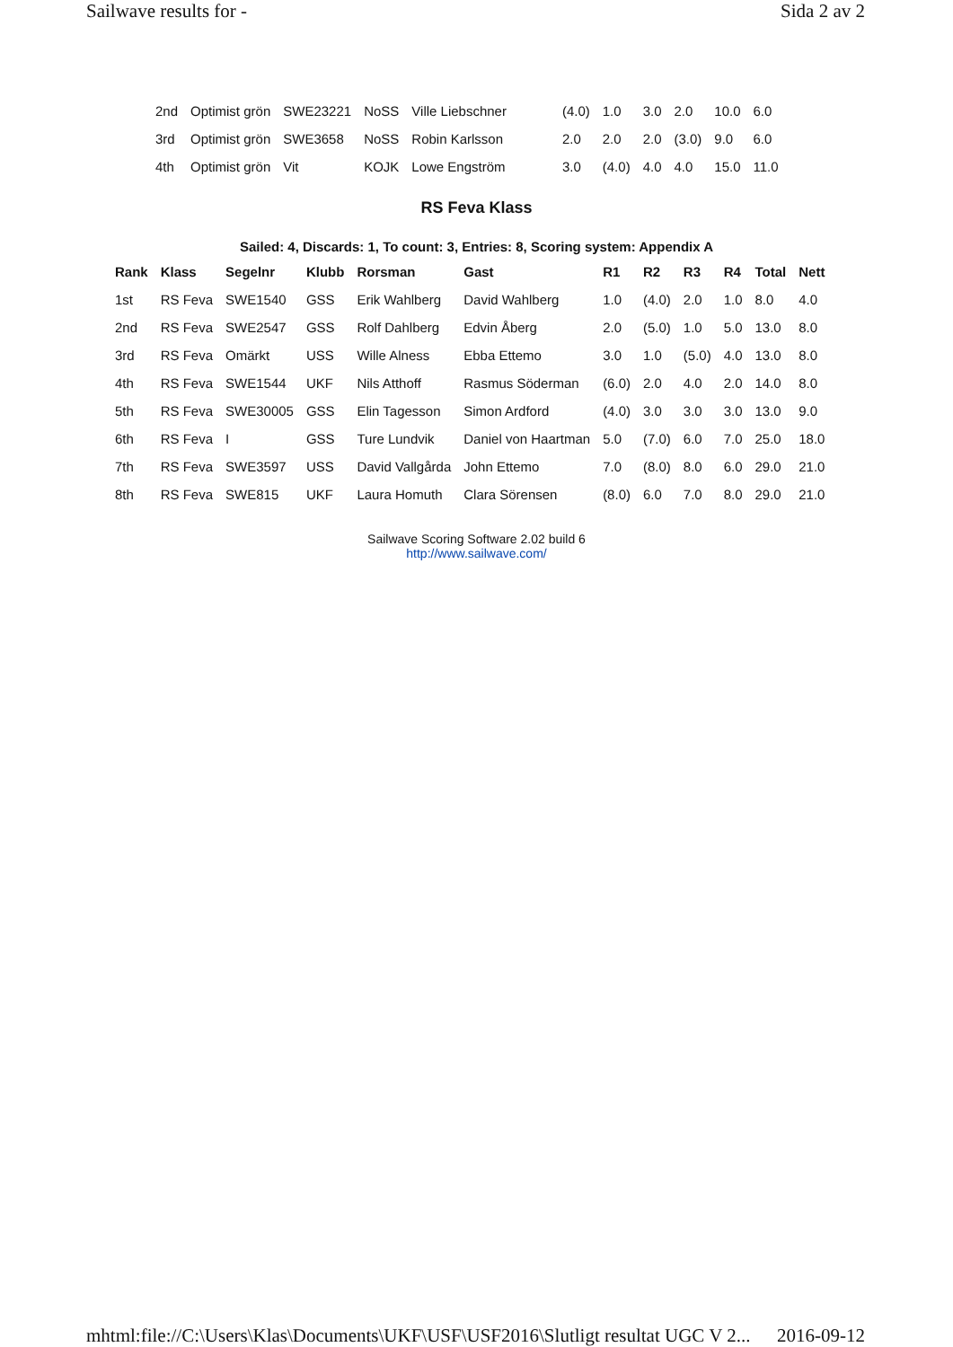Sailwave results for - Sida 2 av 2
| 2nd | Optimist grön | SWE23221 | NoSS | Ville Liebschner | (4.0) | 1.0 | 3.0 | 2.0 | 10.0 | 6.0 |
| 3rd | Optimist grön | SWE3658 | NoSS | Robin Karlsson | 2.0 | 2.0 | 2.0 | (3.0) | 9.0 | 6.0 |
| 4th | Optimist grön | Vit | KOJK | Lowe Engström | 3.0 | (4.0) | 4.0 | 4.0 | 15.0 | 11.0 |
RS Feva Klass
Sailed: 4, Discards: 1, To count: 3, Entries: 8, Scoring system: Appendix A
| Rank | Klass | Segelnr | Klubb | Rorsman | Gast | R1 | R2 | R3 | R4 | Total | Nett |
| --- | --- | --- | --- | --- | --- | --- | --- | --- | --- | --- | --- |
| 1st | RS Feva | SWE1540 | GSS | Erik Wahlberg | David Wahlberg | 1.0 | (4.0) | 2.0 | 1.0 | 8.0 | 4.0 |
| 2nd | RS Feva | SWE2547 | GSS | Rolf Dahlberg | Edvin Åberg | 2.0 | (5.0) | 1.0 | 5.0 | 13.0 | 8.0 |
| 3rd | RS Feva | Omärkt | USS | Wille Alness | Ebba Ettemo | 3.0 | 1.0 | (5.0) | 4.0 | 13.0 | 8.0 |
| 4th | RS Feva | SWE1544 | UKF | Nils Atthoff | Rasmus Söderman | (6.0) | 2.0 | 4.0 | 2.0 | 14.0 | 8.0 |
| 5th | RS Feva | SWE30005 | GSS | Elin Tagesson | Simon Ardford | (4.0) | 3.0 | 3.0 | 3.0 | 13.0 | 9.0 |
| 6th | RS Feva | I | GSS | Ture Lundvik | Daniel von Haartman | 5.0 | (7.0) | 6.0 | 7.0 | 25.0 | 18.0 |
| 7th | RS Feva | SWE3597 | USS | David Vallgårda | John Ettemo | 7.0 | (8.0) | 8.0 | 6.0 | 29.0 | 21.0 |
| 8th | RS Feva | SWE815 | UKF | Laura Homuth | Clara Sörensen | (8.0) | 6.0 | 7.0 | 8.0 | 29.0 | 21.0 |
Sailwave Scoring Software 2.02 build 6
http://www.sailwave.com/
mhtml:file://C:\Users\Klas\Documents\UKF\USF\USF2016\Slutligt resultat UGC V 2... 2016-09-12